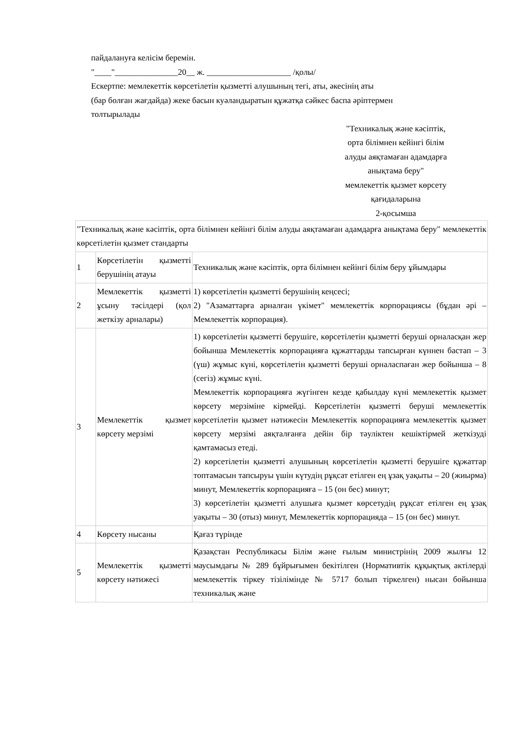пайдалануға келісім беремін.
"____"_______________20__ ж. ____________________ /қолы/
Ескертпе: мемлекеттік көрсетілетін қызметті алушының тегі, аты, әкесінің аты
(бар болған жағдайда) жеке басын куәландыратын құжатқа сәйкес баспа әріптермен
толтырылады
"Техникалық және кәсіптік,
орта білімнен кейінгі білім
алуды аяқтамаған адамдарға
анықтама беру"
мемлекеттік қызмет көрсету
қағидаларына
2-қосымша
| "Техникалық және кәсіптік, орта білімнен кейінгі білім алуды аяқтамаған адамдарға анықтама беру" мемлекеттік көрсетілетін қызмет стандарты | | |
| 1 | Көрсетілетін қызметті берушінің атауы | Техникалық және кәсіптік, орта білімнен кейінгі білім беру ұйымдары |
| 2 | Мемлекеттік қызметті ұсыну тәсілдері (қол жеткізу арналары) | 1) көрсетілетін қызметті берушінің кеңсесі; 2) "Азаматтарға арналған үкімет" мемлекеттік корпорациясы (бұдан әрі – Мемлекеттік корпорация). |
| 3 | Мемлекеттік қызмет көрсету мерзімі | 1) көрсетілетін қызметті берушіге, көрсетілетін қызметті беруші орналасқан жер бойынша Мемлекеттік корпорацияға құжаттарды тапсырған күннен бастап – 3 (үш) жұмыс күні, көрсетілетін қызметті беруші орналаспаған жер бойынша – 8 (сегіз) жұмыс күні. Мемлекеттік корпорацияға жүгінген кезде қабылдау күні мемлекеттік қызмет көрсету мерзіміне кірмейді. Көрсетілетін қызметті беруші мемлекеттік көрсетілетін қызмет нәтижесін Мемлекеттік корпорацияға мемлекеттік қызмет көрсету мерзімі аяқталғанға дейін бір тәуліктен кешіктірмей жеткізуді қамтамасыз етеді. 2) көрсетілетін қызметті алушының көрсетілетін қызметті берушіге құжаттар топтамасын тапсыруы үшін күтудің рұқсат етілген ең ұзақ уақыты – 20 (жиырма) минут, Мемлекеттік корпорацияға – 15 (он бес) минут; 3) көрсетілетін қызметті алушыға қызмет көрсетудің рұқсат етілген ең ұзақ уақыты – 30 (отыз) минут, Мемлекеттік корпорацияда – 15 (он бес) минут. |
| 4 | Көрсету нысаны | Қағаз түрінде |
| 5 | Мемлекеттік қызметті көрсету нәтижесі | Қазақстан Республикасы Білім және ғылым министрінің 2009 жылғы 12 маусымдағы № 289 бұйрығымен бекітілген (Нормативтік құқықтық актілерді мемлекеттік тіркеу тізілімінде № 5717 болып тіркелген) нысан бойынша техникалық және |